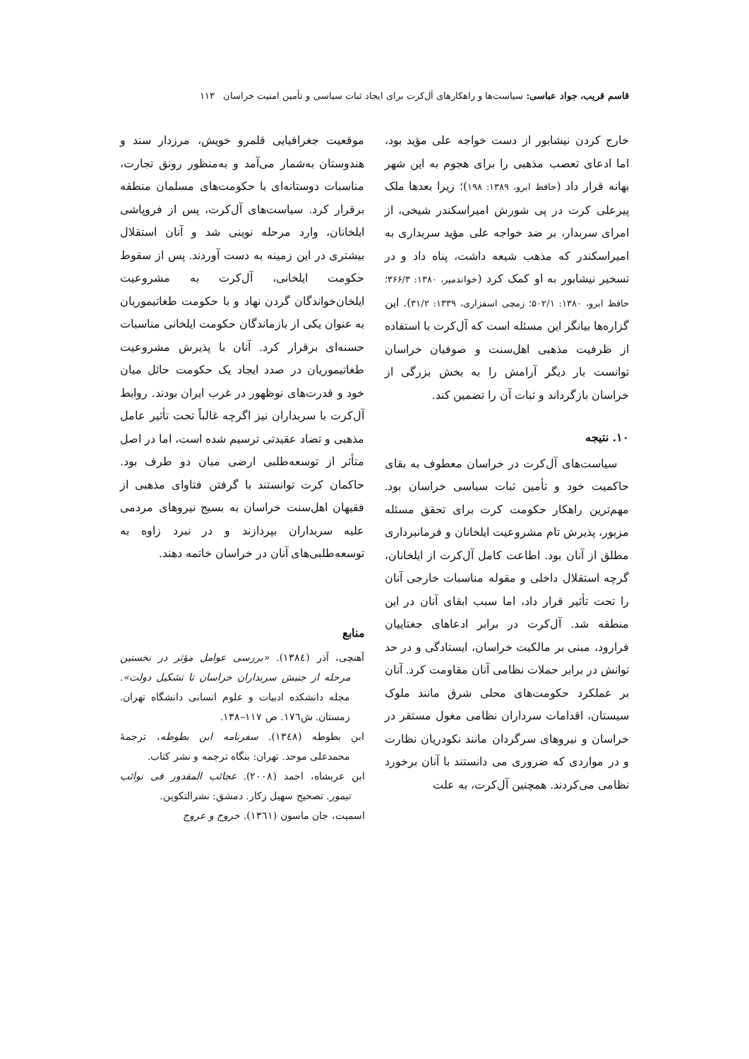قاسم قریب، جواد عباسی: سیاست‌ها و راهکارهای آل‌کرت برای ایجاد ثبات سیاسی و تأمین امنیت خراسان ۱۱۳
خارج کردن نیشابور از دست خواجه علی مؤید بود، اما ادعای تعصب مذهبی را برای هجوم به این شهر بهانه قرار داد (حافظ ابرو، ۱۳۸۹: ۱۹۸)؛ زیرا بعدها ملک پیرعلی کرت در پی شورش امیراسکندر شیخی، از امرای سربدار، بر ضد خواجه علی مؤید سربداری به امیراسکندر که مذهب شیعه داشت، پناه داد و در تسخیر نیشابور به او کمک کرد (خواندمیر، ۱۳۸۰: ۳۶۶/۳؛ حافظ ابرو، ۱۳۸۰: ۵۰۲/۱؛ زمچی اسفزاری، ۱۳۳۹: ۳۱/۲). این گزاره‌ها بیانگر این مسئله است که آل‌کرت با استفاده از ظرفیت مذهبی اهل‌سنت و صوفیان خراسان توانست بار دیگر آرامش را به بخش بزرگی از خراسان بازگرداند و ثبات آن را تضمین کند.
۱۰. نتیجه
سیاست‌های آل‌کرت در خراسان معطوف به بقای حاکمیت خود و تأمین ثبات سیاسی خراسان بود. مهم‌ترین راهکار حکومت کرت برای تحقق مسئله مزبور، پذیرش تام مشروعیت ایلخانان و فرمانبرداری مطلق از آنان بود. اطاعت کامل آل‌کرت از ایلخانان، گرچه استقلال داخلی و مقوله مناسبات خارجی آنان را تحت تأثیر قرار داد، اما سبب ابقای آنان در این منطقه شد. آل‌کرت در برابر ادعاهای جغتاییان فرارود، مبنی بر مالکیت خراسان، ایستادگی و در حد توانش در برابر حملات نظامی آنان مقاومت کرد. آنان بر عملکرد حکومت‌های محلی شرق مانند ملوک سیستان، اقدامات سرداران نظامی مغول مستقر در خراسان و نیروهای سرگردان مانند نکودریان نظارت و در مواردی که ضروری می دانستند با آنان برخورد نظامی می‌کردند. همچنین آل‌کرت، به علت
موقعیت جغرافیایی قلمرو خویش، مرزدار سند و هندوستان به‌شمار می‌آمد و به‌منظور رونق تجارت، مناسبات دوستانه‌ای با حکومت‌های مسلمان منطقه برقرار کرد. سیاست‌های آل‌کرت، پس از فروپاشی ایلخانان، وارد مرحله نوینی شد و آنان استقلال بیشتری در این زمینه به دست آوردند. پس از سقوط حکومت ایلخانی، آل‌کرت به مشروعیت ایلخان‌خواندگان گردن نهاد و با حکومت طغاتیموریان به عنوان یکی از بازماندگان حکومت ایلخانی مناسبات حسنه‌ای برقرار کرد. آنان با پذیرش مشروعیت طغاتیموریان در صدد ایجاد یک حکومت حائل میان خود و قدرت‌های نوظهور در غرب ایران بودند. روابط آل‌کرت با سربداران نیز اگرچه غالباً تحت تأثیر عامل مذهبی و تضاد عقیدتی ترسیم شده است، اما در اصل متأثر از توسعه‌طلبی ارضی میان دو طرف بود. حاکمان کرت توانستند با گرفتن فتاوای مذهبی از فقیهان اهل‌سنت خراسان به بسیج نیروهای مردمی علیه سربداران بپردازند و در نبرد زاوه به توسعه‌طلبی‌های آنان در خراسان خاتمه دهند.
منابع
آهنچی، آذر (۱۳۸٤). «بررسی عوامل مؤثر در نخستین مرحله از جنبش سربداران خراسان تا تشکیل دولت». مجله دانشکده ادبیات و علوم انسانی دانشگاه تهران. زمستان. ش۱۷٦. ص ۱۱۷–۱۳۸.
ابن بطوطه (۱۳٤۸). سفرنامه ابن بطوطه، ترجمهٔ محمدعلی موحد. تهران: بنگاه ترجمه و نشر کتاب.
ابن عربشاه، احمد (۲۰۰۸). عجائب المقدور فی نوائب تیمور. تصحیح سهیل زکار. دمشق: نشرالتکوین.
اسمیت، جان ماسون (۱۳٦۱). خروج و عروج